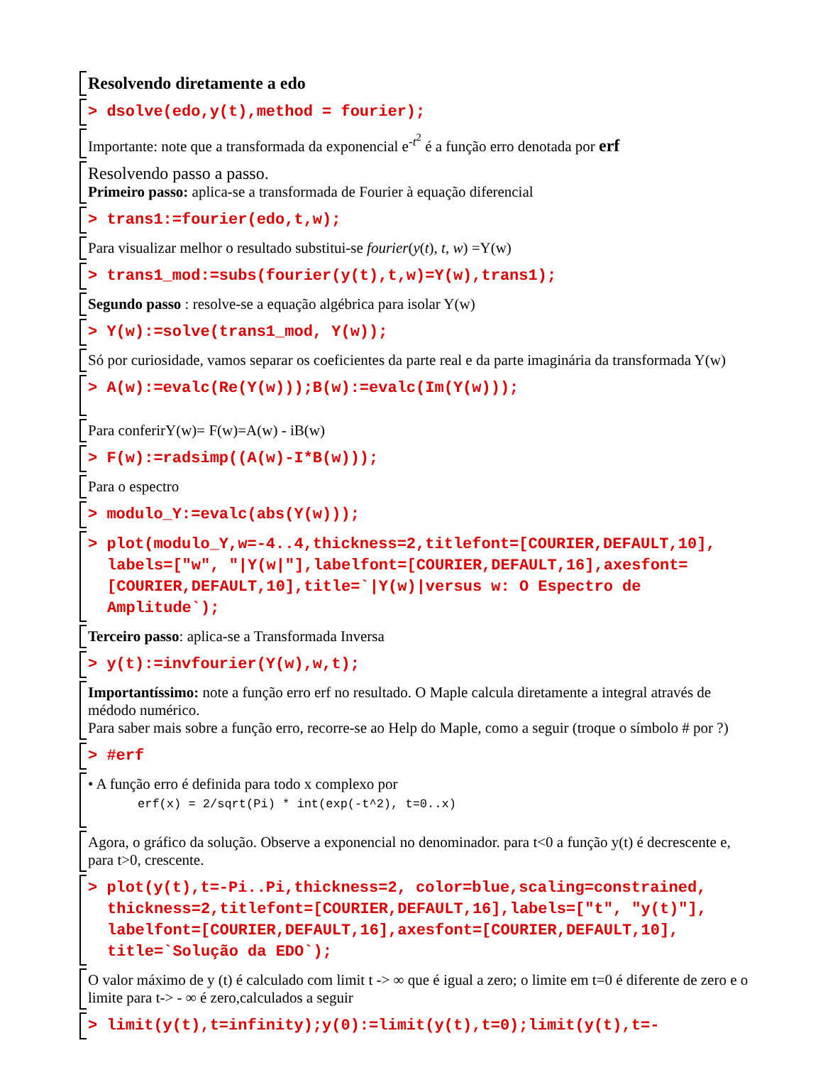Resolvendo diretamente a edo
> dsolve(edo,y(t),method = fourier);
Importante: note que a transformada da exponencial e<sup>-t<sup>2</sup></sup> é a função erro denotada por erf
Resolvendo passo a passo.
Primeiro passo: aplica-se a transformada de Fourier à equação diferencial
> trans1:=fourier(edo,t,w);
Para visualizar melhor o resultado substitui-se fourier(y(t), t, w) =Y(w)
> trans1_mod:=subs(fourier(y(t),t,w)=Y(w),trans1);
Segundo passo : resolve-se a equação algébrica para isolar Y(w)
> Y(w):=solve(trans1_mod, Y(w));
Só por curiosidade, vamos separar os coeficientes da parte real e da parte imaginária da transformada Y(w)
> A(w):=evalc(Re(Y(w)));B(w):=evalc(Im(Y(w)));
Para conferirY(w)= F(w)=A(w) - iB(w)
> F(w):=radsimp((A(w)-I*B(w)));
Para o espectro
> modulo_Y:=evalc(abs(Y(w)));
> plot(modulo_Y,w=-4..4,thickness=2,titlefont=[COURIER,DEFAULT,10],
labels=["w", "|Y(w|"],labelfont=[COURIER,DEFAULT,16],axesfont=
[COURIER,DEFAULT,10],title=`|Y(w)|versus w: O Espectro de
Amplitude`);
Terceiro passo: aplica-se a Transformada Inversa
> y(t):=invfourier(Y(w),w,t);
Importantíssimo: note a função erro erf no resultado. O Maple calcula diretamente a integral através de médodo numérico.
Para saber mais sobre a função erro, recorre-se ao Help do Maple, como a seguir (troque o símbolo # por ?)
> #erf
• A função erro é definida para todo x complexo por
erf(x) = 2/sqrt(Pi) * int(exp(-t^2), t=0..x)
Agora, o gráfico da solução. Observe a exponencial no denominador. para t<0 a função y(t) é decrescente e, para t>0, crescente.
> plot(y(t),t=-Pi..Pi,thickness=2, color=blue,scaling=constrained,
thickness=2,titlefont=[COURIER,DEFAULT,16],labels=["t", "y(t)"],
labelfont=[COURIER,DEFAULT,16],axesfont=[COURIER,DEFAULT,10],
title=`Solução da EDO`);
O valor máximo de y (t) é calculado com limit t -> ∞ que é igual a zero; o limite em t=0 é diferente de zero e o limite para t-> - ∞ é zero,calculados a seguir
> limit(y(t),t=infinity);y(0):=limit(y(t),t=0);limit(y(t),t=-